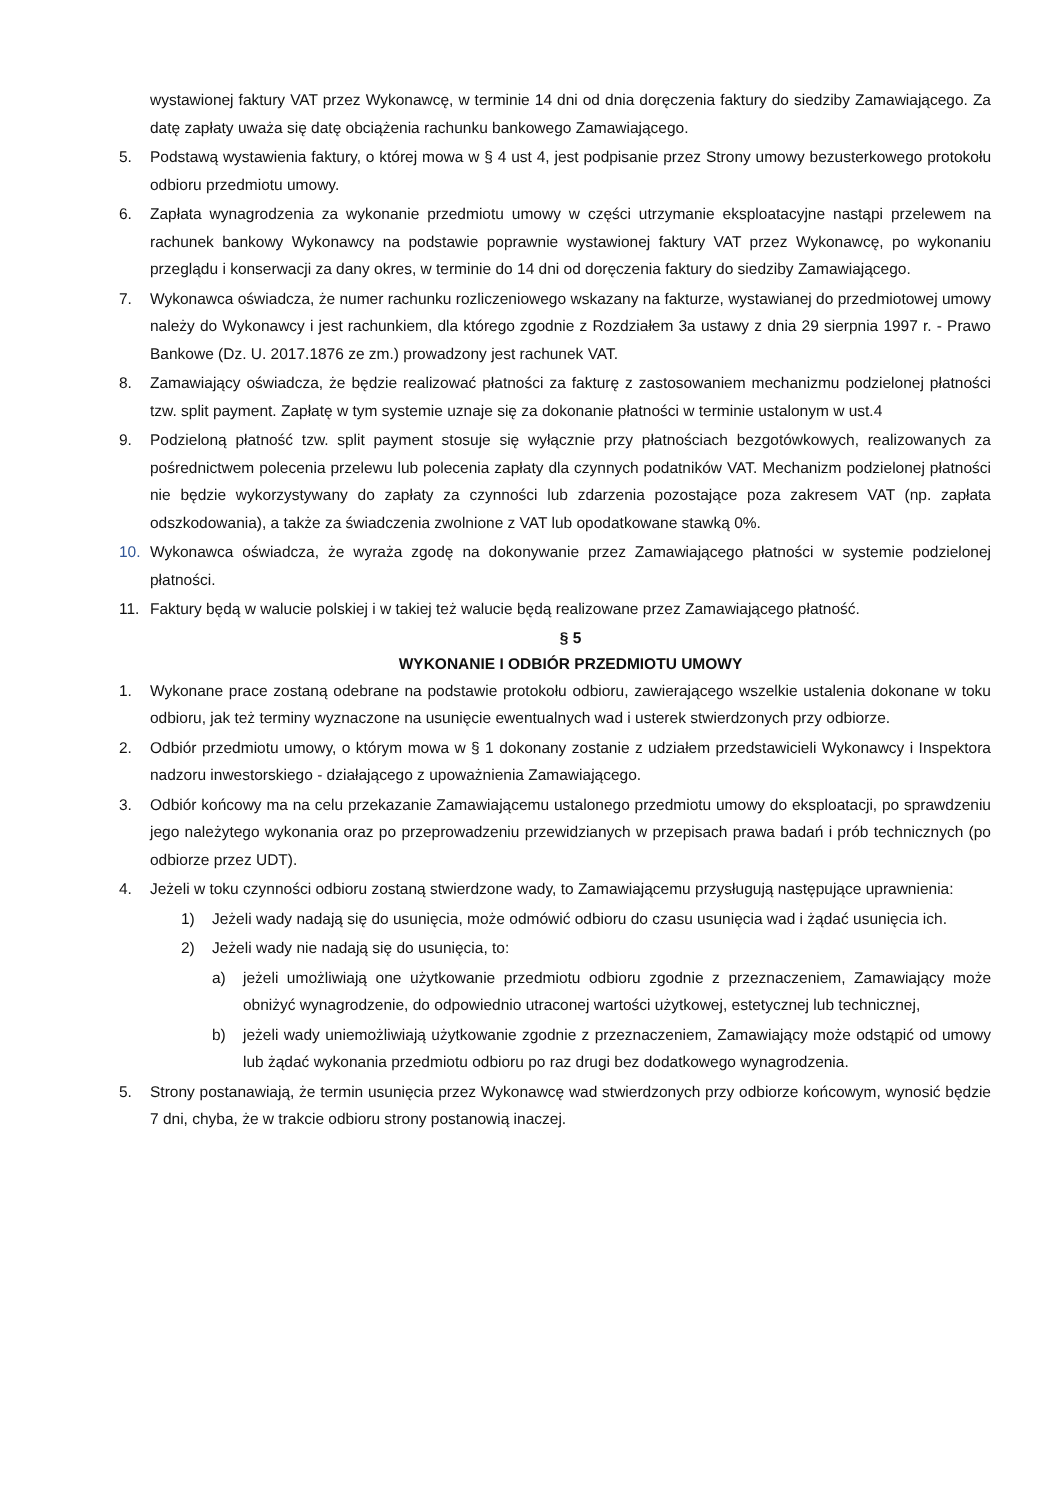wystawionej faktury VAT przez Wykonawcę, w terminie 14 dni od dnia doręczenia faktury do siedziby Zamawiającego. Za datę zapłaty uważa się datę obciążenia rachunku bankowego Zamawiającego.
5. Podstawą wystawienia faktury, o której mowa w § 4 ust 4, jest podpisanie przez Strony umowy bezusterkowego protokołu odbioru przedmiotu umowy.
6. Zapłata wynagrodzenia za wykonanie przedmiotu umowy w części utrzymanie eksploatacyjne nastąpi przelewem na rachunek bankowy Wykonawcy na podstawie poprawnie wystawionej faktury VAT przez Wykonawcę, po wykonaniu przeglądu i konserwacji za dany okres, w terminie do 14 dni od doręczenia faktury do siedziby Zamawiającego.
7. Wykonawca oświadcza, że numer rachunku rozliczeniowego wskazany na fakturze, wystawianej do przedmiotowej umowy należy do Wykonawcy i jest rachunkiem, dla którego zgodnie z Rozdziałem 3a ustawy z dnia 29 sierpnia 1997 r. - Prawo Bankowe (Dz. U. 2017.1876 ze zm.) prowadzony jest rachunek VAT.
8. Zamawiający oświadcza, że będzie realizować płatności za fakturę z zastosowaniem mechanizmu podzielonej płatności tzw. split payment. Zapłatę w tym systemie uznaje się za dokonanie płatności w terminie ustalonym w ust.4
9. Podzieloną płatność tzw. split payment stosuje się wyłącznie przy płatnościach bezgotówkowych, realizowanych za pośrednictwem polecenia przelewu lub polecenia zapłaty dla czynnych podatników VAT. Mechanizm podzielonej płatności nie będzie wykorzystywany do zapłaty za czynności lub zdarzenia pozostające poza zakresem VAT (np. zapłata odszkodowania), a także za świadczenia zwolnione z VAT lub opodatkowane stawką 0%.
10. Wykonawca oświadcza, że wyraża zgodę na dokonywanie przez Zamawiającego płatności w systemie podzielonej płatności.
11. Faktury będą w walucie polskiej i w takiej też walucie będą realizowane przez Zamawiającego płatność.
§ 5
WYKONANIE I ODBIÓR PRZEDMIOTU UMOWY
1. Wykonane prace zostaną odebrane na podstawie protokołu odbioru, zawierającego wszelkie ustalenia dokonane w toku odbioru, jak też terminy wyznaczone na usunięcie ewentualnych wad i usterek stwierdzonych przy odbiorze.
2. Odbiór przedmiotu umowy, o którym mowa w § 1 dokonany zostanie z udziałem przedstawicieli Wykonawcy i Inspektora nadzoru inwestorskiego - działającego z upoważnienia Zamawiającego.
3. Odbiór końcowy ma na celu przekazanie Zamawiającemu ustalonego przedmiotu umowy do eksploatacji, po sprawdzeniu jego należytego wykonania oraz po przeprowadzeniu przewidzianych w przepisach prawa badań i prób technicznych (po odbiorze przez UDT).
4. Jeżeli w toku czynności odbioru zostaną stwierdzone wady, to Zamawiającemu przysługują następujące uprawnienia:
1) Jeżeli wady nadają się do usunięcia, może odmówić odbioru do czasu usunięcia wad i żądać usunięcia ich.
2) Jeżeli wady nie nadają się do usunięcia, to:
a) jeżeli umożliwiają one użytkowanie przedmiotu odbioru zgodnie z przeznaczeniem, Zamawiający może obniżyć wynagrodzenie, do odpowiednio utraconej wartości użytkowej, estetycznej lub technicznej,
b) jeżeli wady uniemożliwiają użytkowanie zgodnie z przeznaczeniem, Zamawiający może odstąpić od umowy lub żądać wykonania przedmiotu odbioru po raz drugi bez dodatkowego wynagrodzenia.
5. Strony postanawiają, że termin usunięcia przez Wykonawcę wad stwierdzonych przy odbiorze końcowym, wynosić będzie 7 dni, chyba, że w trakcie odbioru strony postanowią inaczej.